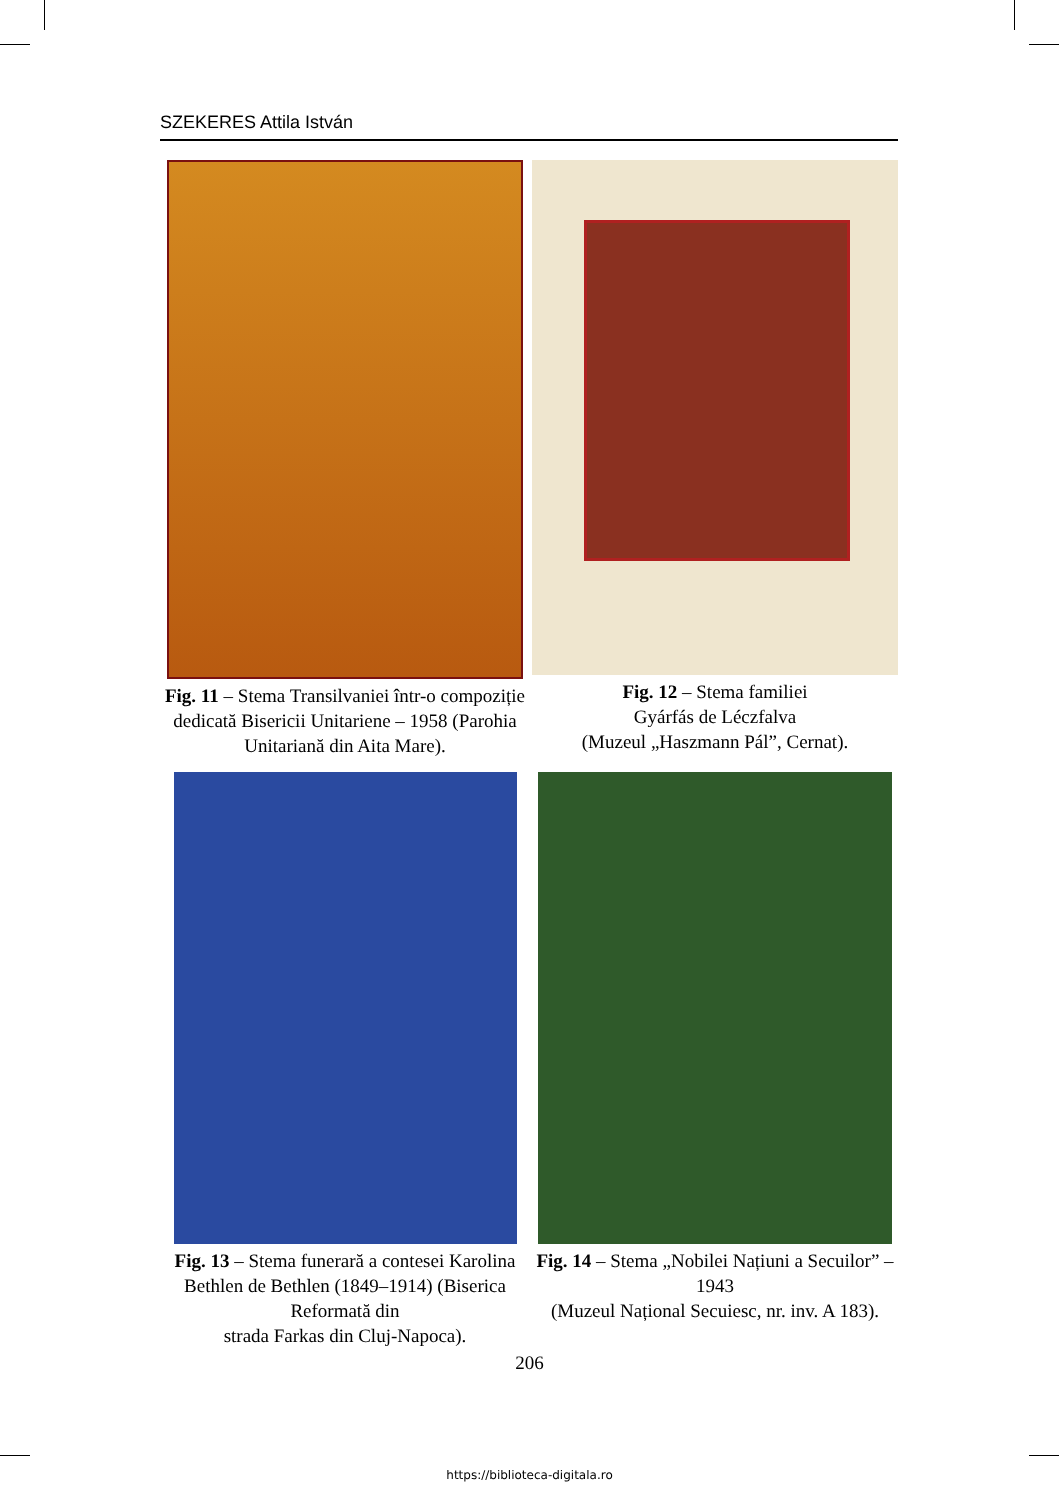SZEKERES Attila István
Fig. 11 – Stema Transilvaniei într-o compoziție dedicată Bisericii Unitariene – 1958 (Parohia Unitariană din Aita Mare).
Fig. 12 – Stema familiei
Gyárfás de Léczfalva
(Muzeul „Haszmann Pál”, Cernat).
Fig. 13 – Stema funerară a contesei Karolina Bethlen de Bethlen (1849–1914) (Biserica Reformată din
strada Farkas din Cluj-Napoca).
Fig. 14 – Stema „Nobilei Națiuni a Secuilor” – 1943
(Muzeul Național Secuiesc, nr. inv. A 183).
206
https://biblioteca-digitala.ro